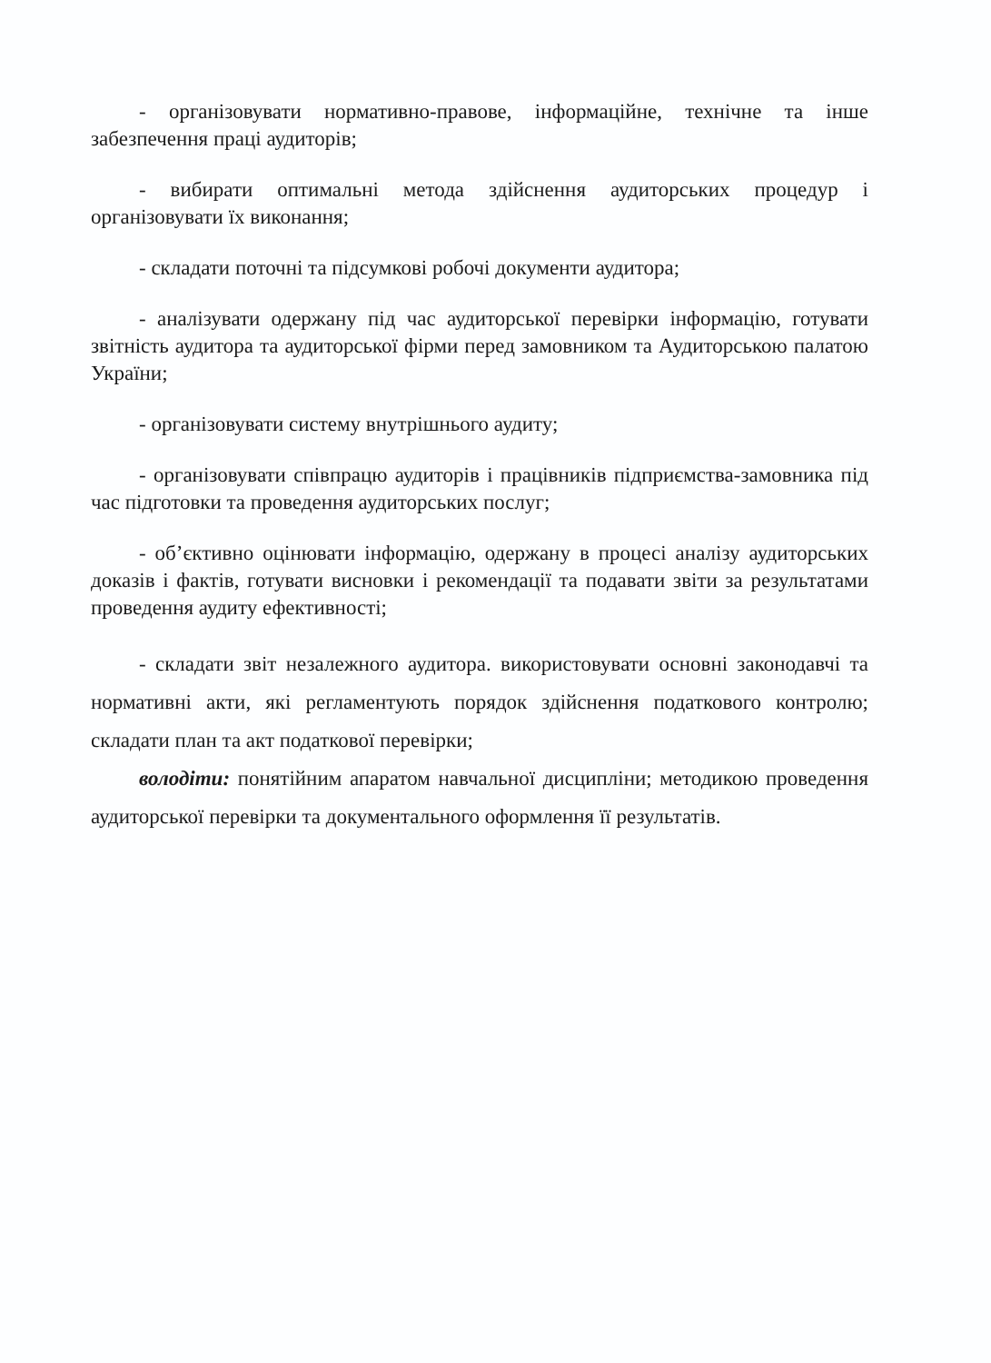- організовувати нормативно-правове, інформаційне, технічне та інше забезпечення праці аудиторів;
- вибирати оптимальні метода здійснення аудиторських процедур і організовувати їх виконання;
- складати поточні та підсумкові робочі документи аудитора;
- аналізувати одержану під час аудиторської перевірки інформацію, готувати звітність аудитора та аудиторської фірми перед замовником та Аудиторською палатою України;
- організовувати систему внутрішнього аудиту;
- організовувати співпрацю аудиторів і працівників підприємства-замовника під час підготовки та проведення аудиторських послуг;
- об’єктивно оцінювати інформацію, одержану в процесі аналізу аудиторських доказів і фактів, готувати висновки і рекомендації та подавати звіти за результатами проведення аудиту ефективності;
- складати звіт незалежного аудитора. використовувати основні законодавчі та нормативні акти, які регламентують порядок здійснення податкового контролю; складати план та акт податкової перевірки;
володіти: понятійним апаратом навчальної дисципліни; методикою проведення аудиторської перевірки та документального оформлення її результатів.